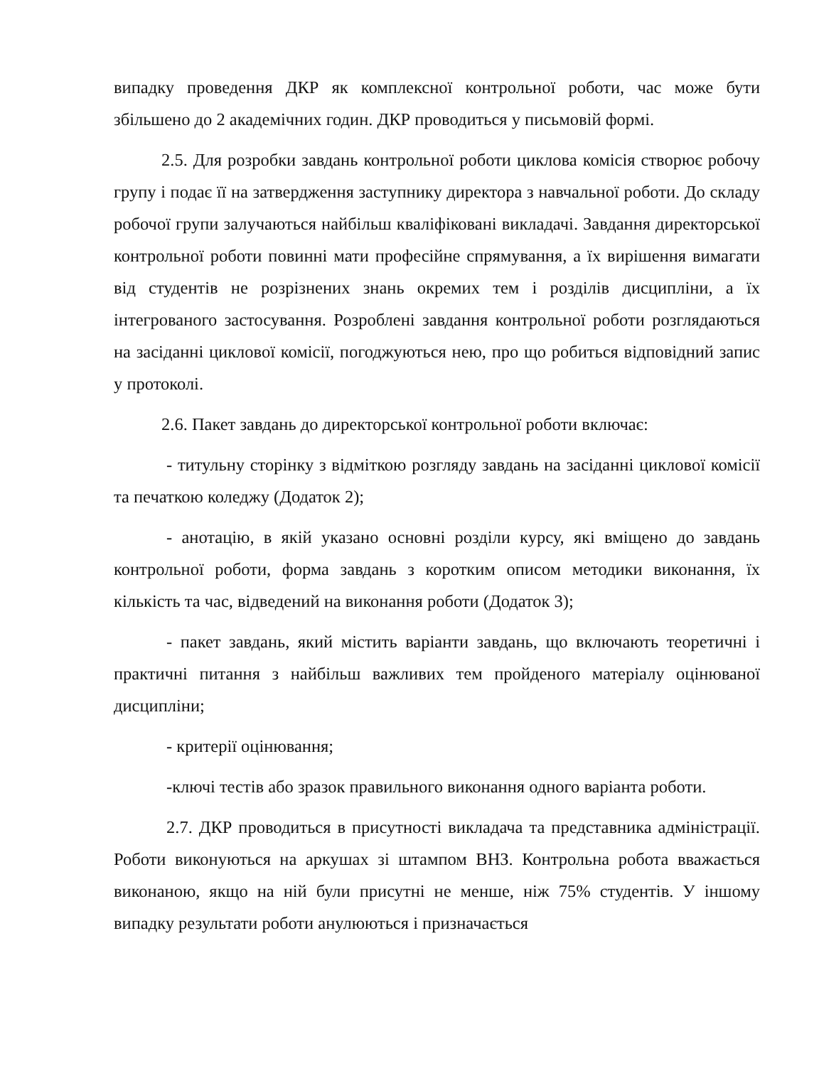випадку проведення ДКР як комплексної контрольної роботи, час може бути збільшено до 2 академічних годин. ДКР проводиться у письмовій формі.
2.5. Для розробки завдань контрольної роботи циклова комісія створює робочу групу і подає її на затвердження заступнику директора з навчальної роботи. До складу робочої групи залучаються найбільш кваліфіковані викладачі. Завдання директорської контрольної роботи повинні мати професійне спрямування, а їх вирішення вимагати від студентів не розрізнених знань окремих тем і розділів дисципліни, а їх інтегрованого застосування. Розроблені завдання контрольної роботи розглядаються на засіданні циклової комісії, погоджуються нею, про що робиться відповідний запис у протоколі.
2.6. Пакет завдань до директорської контрольної роботи включає:
- титульну сторінку з відміткою розгляду завдань на засіданні циклової комісії та печаткою коледжу (Додаток 2);
- анотацію, в якій указано основні розділи курсу, які вміщено до завдань контрольної роботи, форма завдань з коротким описом методики виконання, їх кількість та час, відведений на виконання роботи (Додаток 3);
- пакет завдань, який містить варіанти завдань, що включають теоретичні і практичні питання з найбільш важливих тем пройденого матеріалу оцінюваної дисципліни;
- критерії оцінювання;
-ключі тестів або зразок правильного виконання одного варіанта роботи.
2.7. ДКР проводиться в присутності викладача та представника адміністрації. Роботи виконуються на аркушах зі штампом ВНЗ. Контрольна робота вважається виконаною, якщо на ній були присутні не менше, ніж 75% студентів. У іншому випадку результати роботи анулюються і призначається